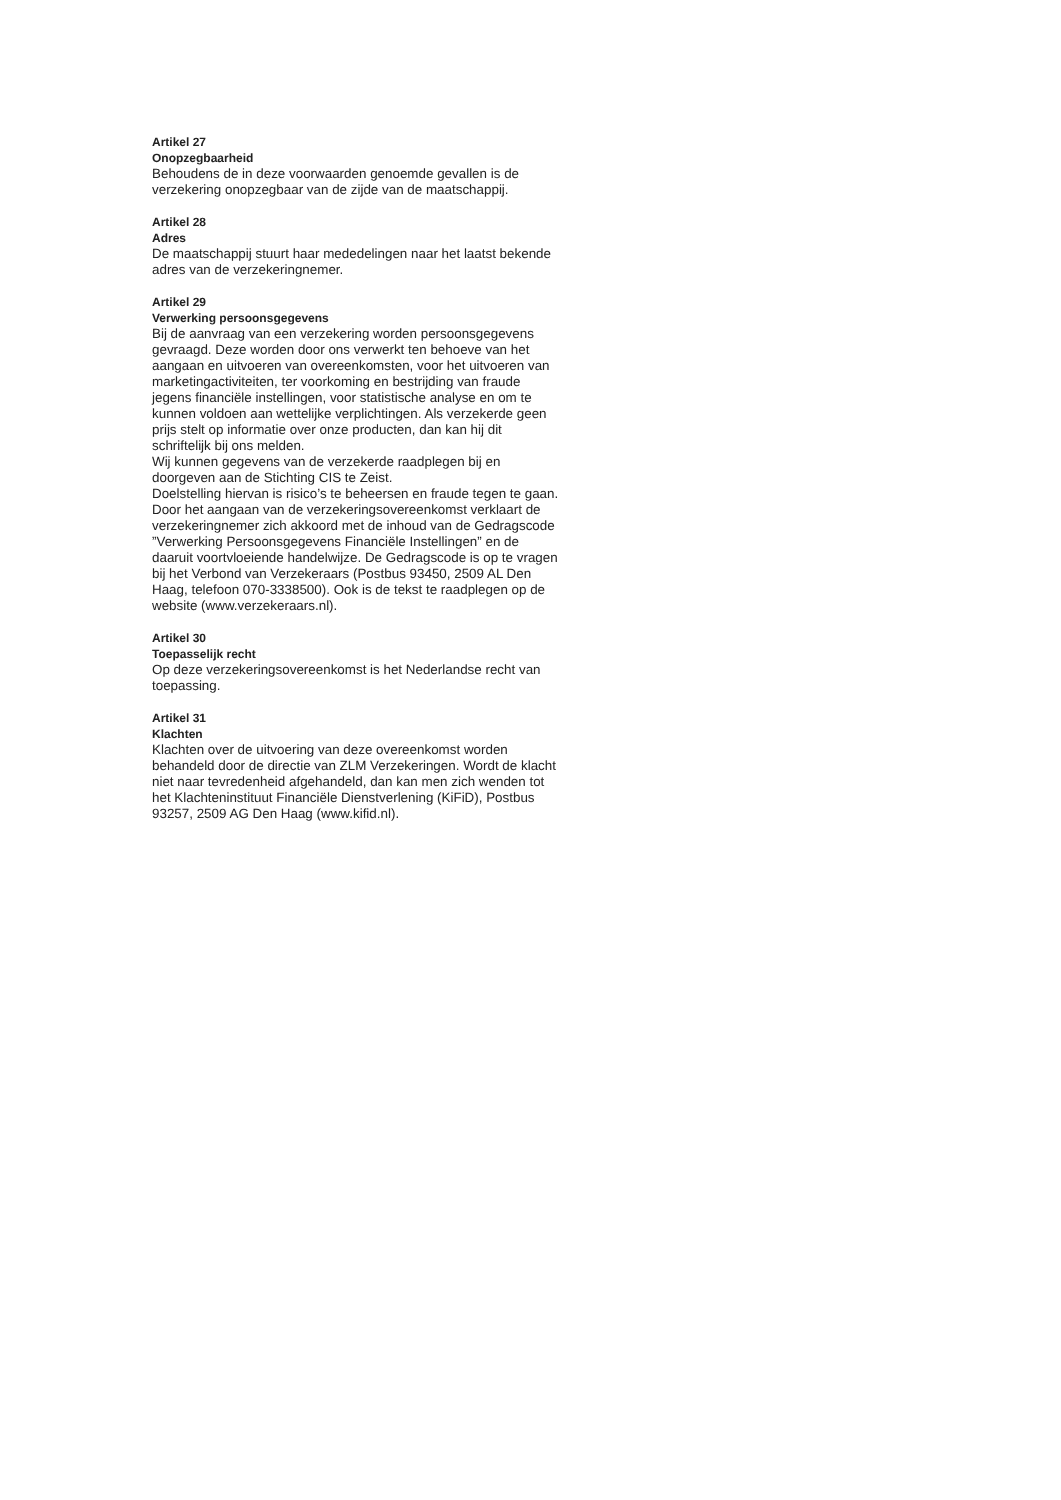Artikel 27
Onopzegbaarheid
Behoudens de in deze voorwaarden genoemde gevallen is de verzekering onopzegbaar van de zijde van de maatschappij.
Artikel 28
Adres
De maatschappij stuurt haar mededelingen naar het laatst bekende adres van de verzekeringnemer.
Artikel 29
Verwerking persoonsgegevens
Bij de aanvraag van een verzekering worden persoonsgegevens gevraagd. Deze worden door ons verwerkt ten behoeve van het aangaan en uitvoeren van overeenkomsten, voor het uitvoeren van marketingactiviteiten, ter voorkoming en bestrijding van fraude jegens financiële instellingen, voor statistische analyse en om te kunnen voldoen aan wettelijke verplichtingen. Als verzekerde geen prijs stelt op informatie over onze producten, dan kan hij dit schriftelijk bij ons melden.
Wij kunnen gegevens van de verzekerde raadplegen bij en doorgeven aan de Stichting CIS te Zeist.
Doelstelling hiervan is risico’s te beheersen en fraude tegen te gaan.
Door het aangaan van de verzekeringsovereenkomst verklaart de verzekeringnemer zich akkoord met de inhoud van de Gedragscode ”Verwerking Persoonsgegevens Financiële Instellingen” en de daaruit voortvloeiende handelwijze. De Gedragscode is op te vragen bij het Verbond van Verzekeraars (Postbus 93450, 2509 AL Den Haag, telefoon 070-3338500). Ook is de tekst te raadplegen op de website (www.verzekeraars.nl).
Artikel 30
Toepasselijk recht
Op deze verzekeringsovereenkomst is het Nederlandse recht van toepassing.
Artikel 31
Klachten
Klachten over de uitvoering van deze overeenkomst worden behandeld door de directie van ZLM Verzekeringen. Wordt de klacht niet naar tevredenheid afgehandeld, dan kan men zich wenden tot het Klachteninstituut Financiële Dienstverlening (KiFiD), Postbus 93257, 2509 AG Den Haag (www.kifid.nl).